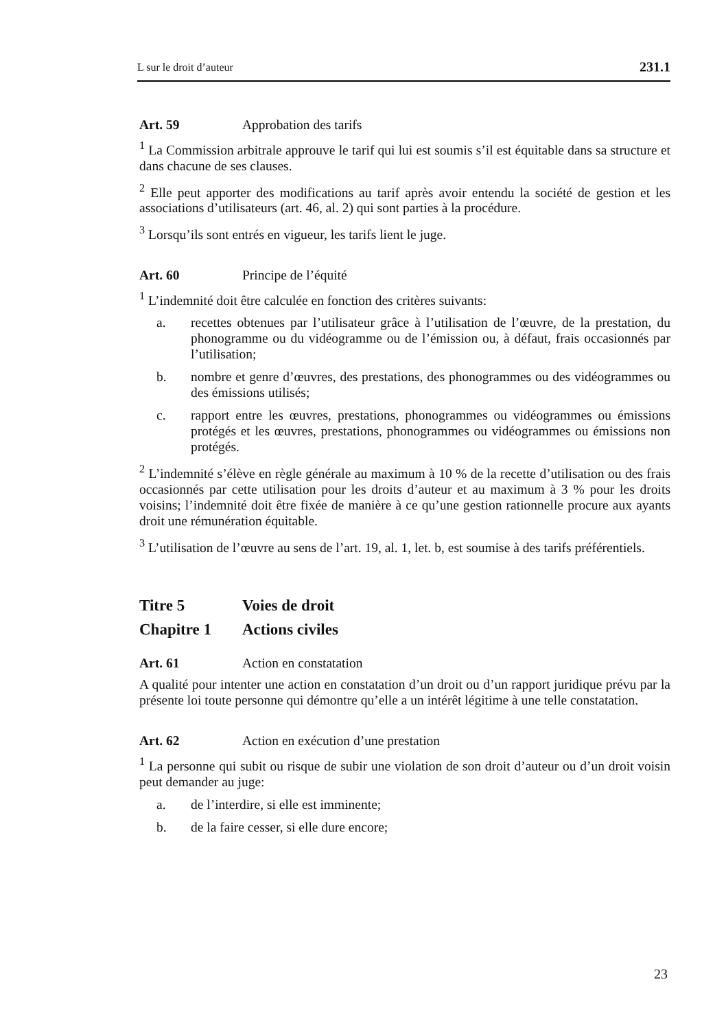L sur le droit d’auteur 231.1
Art. 59 Approbation des tarifs
<sup>1</sup> La Commission arbitrale approuve le tarif qui lui est soumis s’il est équitable dans sa structure et dans chacune de ses clauses.
<sup>2</sup> Elle peut apporter des modifications au tarif après avoir entendu la société de gestion et les associations d’utilisateurs (art. 46, al. 2) qui sont parties à la procédure.
<sup>3</sup> Lorsqu’ils sont entrés en vigueur, les tarifs lient le juge.
Art. 60 Principe de l’équité
<sup>1</sup> L’indemnité doit être calculée en fonction des critères suivants:
a. recettes obtenues par l’utilisateur grâce à l’utilisation de l’œuvre, de la prestation, du phonogramme ou du vidéogramme ou de l’émission ou, à défaut, frais occasionnés par l’utilisation;
b. nombre et genre d’œuvres, des prestations, des phonogrammes ou des vidéogrammes ou des émissions utilisés;
c. rapport entre les œuvres, prestations, phonogrammes ou vidéogrammes ou émissions protégés et les œuvres, prestations, phonogrammes ou vidéogrammes ou émissions non protégés.
<sup>2</sup> L’indemnité s’élève en règle générale au maximum à 10 % de la recette d’utilisation ou des frais occasionnés par cette utilisation pour les droits d’auteur et au maximum à 3 % pour les droits voisins; l’indemnité doit être fixée de manière à ce qu’une gestion rationnelle procure aux ayants droit une rémunération équitable.
<sup>3</sup> L’utilisation de l’œuvre au sens de l’art. 19, al. 1, let. b, est soumise à des tarifs préférentiels.
Titre 5 Voies de droit
Chapitre 1 Actions civiles
Art. 61 Action en constatation
A qualité pour intenter une action en constatation d’un droit ou d’un rapport juridique prévu par la présente loi toute personne qui démontre qu’elle a un intérêt légitime à une telle constatation.
Art. 62 Action en exécution d’une prestation
<sup>1</sup> La personne qui subit ou risque de subir une violation de son droit d’auteur ou d’un droit voisin peut demander au juge:
a. de l’interdire, si elle est imminente;
b. de la faire cesser, si elle dure encore;
23